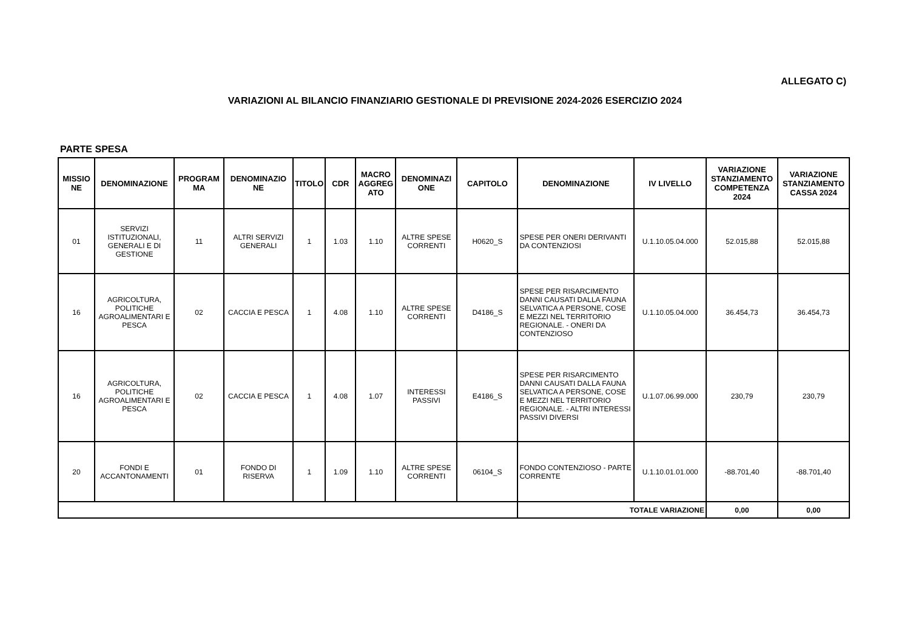ALLEGATO C)
VARIAZIONI AL BILANCIO FINANZIARIO GESTIONALE DI PREVISIONE 2024-2026 ESERCIZIO 2024
PARTE SPESA
| MISSIO NE | DENOMINAZIONE | PROGRAM MA | DENOMINAZIO NE | TITOLO | CDR | MACRO AGGREG ATO | DENOMINAZI ONE | CAPITOLO | DENOMINAZIONE | IV LIVELLO | VARIAZIONE STANZIAMENTO COMPETENZA 2024 | VARIAZIONE STANZIAMENTO CASSA 2024 |
| --- | --- | --- | --- | --- | --- | --- | --- | --- | --- | --- | --- | --- |
| 01 | SERVIZI ISTITUZIONALI, GENERALI E DI GESTIONE | 11 | ALTRI SERVIZI GENERALI | 1 | 1.03 | 1.10 | ALTRE SPESE CORRENTI | H0620_S | SPESE PER ONERI DERIVANTI DA CONTENZIOSI | U.1.10.05.04.000 | 52.015,88 | 52.015,88 |
| 16 | AGRICOLTURA, POLITICHE AGROALIMENTARI E PESCA | 02 | CACCIA E PESCA | 1 | 4.08 | 1.10 | ALTRE SPESE CORRENTI | D4186_S | SPESE PER RISARCIMENTO DANNI CAUSATI DALLA FAUNA SELVATICA A PERSONE, COSE E MEZZI NEL TERRITORIO REGIONALE. - ONERI DA CONTENZIOSO | U.1.10.05.04.000 | 36.454,73 | 36.454,73 |
| 16 | AGRICOLTURA, POLITICHE AGROALIMENTARI E PESCA | 02 | CACCIA E PESCA | 1 | 4.08 | 1.07 | INTERESSI PASSIVI | E4186_S | SPESE PER RISARCIMENTO DANNI CAUSATI DALLA FAUNA SELVATICA A PERSONE, COSE E MEZZI NEL TERRITORIO REGIONALE. - ALTRI INTERESSI PASSIVI DIVERSI | U.1.07.06.99.000 | 230,79 | 230,79 |
| 20 | FONDI E ACCANTONAMENTI | 01 | FONDO DI RISERVA | 1 | 1.09 | 1.10 | ALTRE SPESE CORRENTI | 06104_S | FONDO CONTENZIOSO - PARTE CORRENTE | U.1.10.01.01.000 | -88.701,40 | -88.701,40 |
| | | | | | | | | | TOTALE VARIAZIONE | | 0,00 | 0,00 |